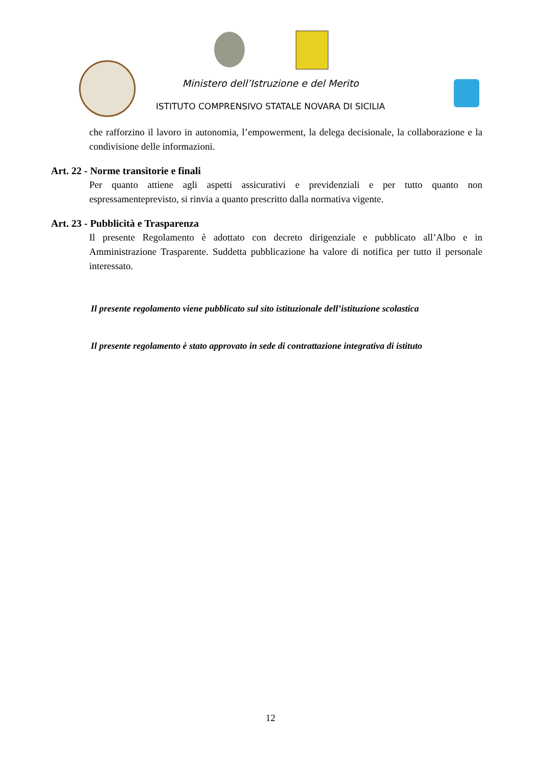Ministero dell’Istruzione e del Merito
ISTITUTO COMPRENSIVO STATALE NOVARA DI SICILIA
che rafforzino il lavoro in autonomia, l’empowerment, la delega decisionale, la collaborazione e la condivisione delle informazioni.
Art. 22 - Norme transitorie e finali
Per quanto attiene agli aspetti assicurativi e previdenziali e per tutto quanto non espressamenteprevisto, si rinvia a quanto prescritto dalla normativa vigente.
Art. 23 - Pubblicità e Trasparenza
Il presente Regolamento è adottato con decreto dirigenziale e pubblicato all’Albo e in Amministrazione Trasparente. Suddetta pubblicazione ha valore di notifica per tutto il personale interessato.
Il presente regolamento viene pubblicato sul sito istituzionale dell’istituzione scolastica
Il presente regolamento è stato approvato in sede di contrattazione integrativa di istituto
12